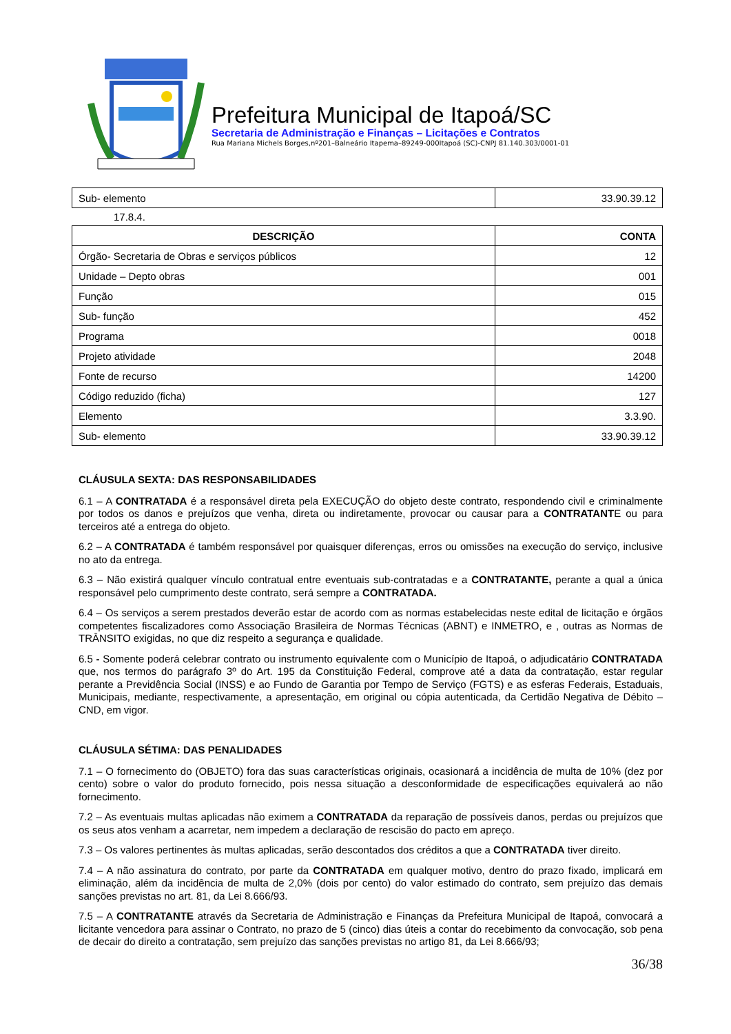Prefeitura Municipal de Itapoá/SC
Secretaria de Administração e Finanças – Licitações e Contratos
Rua Mariana Michels Borges,nº201–Balneário Itapema–89249-000Itapoá (SC)-CNPJ 81.140.303/0001-01
| Sub- elemento | 33.90.39.12 |
17.8.4.
| DESCRIÇÃO | CONTA |
| --- | --- |
| Órgão- Secretaria de Obras e serviços públicos | 12 |
| Unidade – Depto obras | 001 |
| Função | 015 |
| Sub- função | 452 |
| Programa | 0018 |
| Projeto atividade | 2048 |
| Fonte de recurso | 14200 |
| Código reduzido (ficha) | 127 |
| Elemento | 3.3.90. |
| Sub- elemento | 33.90.39.12 |
CLÁUSULA SEXTA: DAS RESPONSABILIDADES
6.1 – A CONTRATADA é a responsável direta pela EXECUÇÃO do objeto deste contrato, respondendo civil e criminalmente por todos os danos e prejuízos que venha, direta ou indiretamente, provocar ou causar para a CONTRATANTE ou para terceiros até a entrega do objeto.
6.2 – A CONTRATADA é também responsável por quaisquer diferenças, erros ou omissões na execução do serviço, inclusive no ato da entrega.
6.3 – Não existirá qualquer vínculo contratual entre eventuais sub-contratadas e a CONTRATANTE, perante a qual a única responsável pelo cumprimento deste contrato, será sempre a CONTRATADA.
6.4 – Os serviços a serem prestados deverão estar de acordo com as normas estabelecidas neste edital de licitação e órgãos competentes fiscalizadores como Associação Brasileira de Normas Técnicas (ABNT) e INMETRO, e , outras as Normas de TRÂNSITO exigidas, no que diz respeito a segurança e qualidade.
6.5 - Somente poderá celebrar contrato ou instrumento equivalente com o Município de Itapoá, o adjudicatário CONTRATADA que, nos termos do parágrafo 3º do Art. 195 da Constituição Federal, comprove até a data da contratação, estar regular perante a Previdência Social (INSS) e ao Fundo de Garantia por Tempo de Serviço (FGTS) e as esferas Federais, Estaduais, Municipais, mediante, respectivamente, a apresentação, em original ou cópia autenticada, da Certidão Negativa de Débito – CND, em vigor.
CLÁUSULA SÉTIMA: DAS PENALIDADES
7.1 – O fornecimento do (OBJETO) fora das suas características originais, ocasionará a incidência de multa de 10% (dez por cento) sobre o valor do produto fornecido, pois nessa situação a desconformidade de especificações equivalerá ao não fornecimento.
7.2 – As eventuais multas aplicadas não eximem a CONTRATADA da reparação de possíveis danos, perdas ou prejuízos que os seus atos venham a acarretar, nem impedem a declaração de rescisão do pacto em apreço.
7.3 – Os valores pertinentes às multas aplicadas, serão descontados dos créditos a que a CONTRATADA tiver direito.
7.4 – A não assinatura do contrato, por parte da CONTRATADA em qualquer motivo, dentro do prazo fixado, implicará em eliminação, além da incidência de multa de 2,0% (dois por cento) do valor estimado do contrato, sem prejuízo das demais sanções previstas no art. 81, da Lei 8.666/93.
7.5 – A CONTRATANTE através da Secretaria de Administração e Finanças da Prefeitura Municipal de Itapoá, convocará a licitante vencedora para assinar o Contrato, no prazo de 5 (cinco) dias úteis a contar do recebimento da convocação, sob pena de decair do direito a contratação, sem prejuízo das sanções previstas no artigo 81, da Lei 8.666/93;
36/38